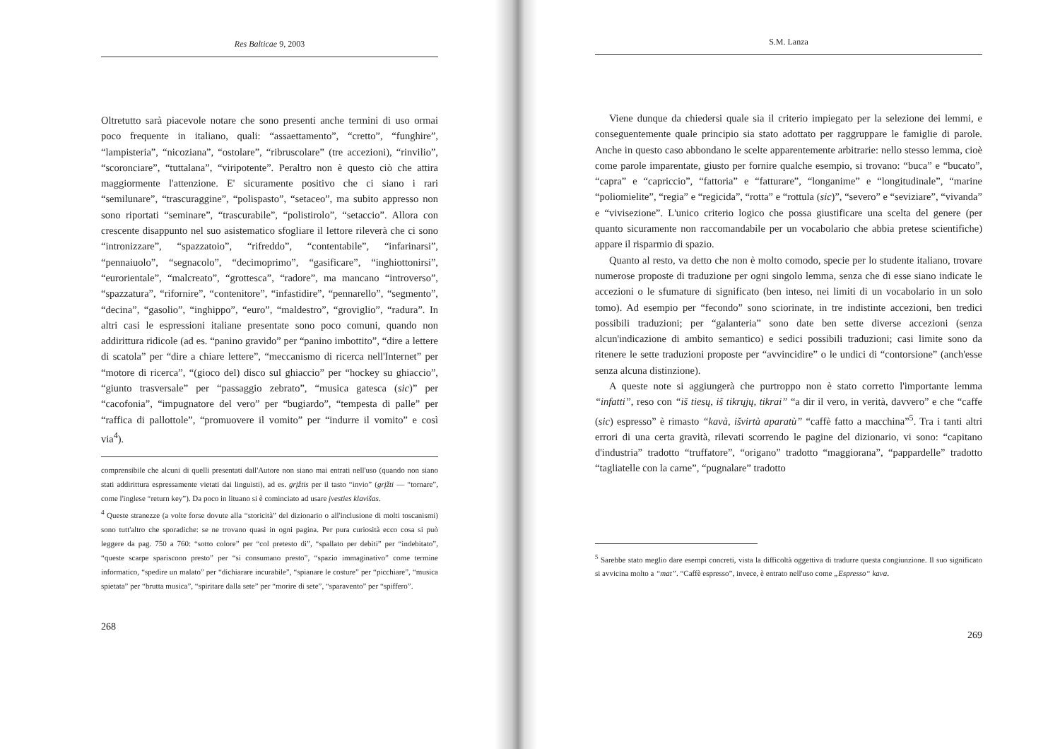Res Balticae 9, 2003
Oltretutto sarà piacevole notare che sono presenti anche termini di uso ormai poco frequente in italiano, quali: “assaettamento”, “cretto”, “funghire”, “lampisteria”, “nicoziana”, “ostolare”, “ribruscolare” (tre accezioni), “rinvilio”, “scoronciare”, “tuttalana”, “viripotente”. Peraltro non è questo ciò che attira maggiormente l'attenzione. E' sicuramente positivo che ci siano i rari “semilunare”, “trascuraggine”, “polispasto”, “setaceo”, ma subito appresso non sono riportati “seminare”, “trascurabile”, “polistirolo”, “setaccio”. Allora con crescente disappunto nel suo asistematico sfogliare il lettore rileverà che ci sono “intronizzare”, “spazzatoio”, “rifreddo”, “contentabile”, “infarinarsi”, “pennaiuolo”, “segnacolo”, “decimoprimo”, “gasificare”, “inghiottonirsi”, “eurorientale”, “malcreato”, “grottesca”, “radore”, ma mancano “introverso”, “spazzatura”, “rifornire”, “contenitore”, “infastidire”, “pennarello”, “segmento”, “decina”, “gasolio”, “inghippo”, “euro”, “maldestro”, “groviglio”, “radura”. In altri casi le espressioni italiane presentate sono poco comuni, quando non addirittura ridicole (ad es. “panino gravido” per “panino imbottito”, “dire a lettere di scatola” per “dire a chiare lettere”, “meccanismo di ricerca nell'Internet” per “motore di ricerca”, “(gioco del) disco sul ghiaccio” per “hockey su ghiaccio”, “giunto trasversale” per “passaggio zebrato”, “musica gatesca (sic)” per “cacofonia”, “impugnatore del vero” per “bugiardo”, “tempesta di palle” per “raffica di pallottole”, “promuovere il vomito” per “indurre il vomito” e così via<sup>4</sup>).
comprensibile che alcuni di quelli presentati dall'Autore non siano mai entrati nell'uso (quando non siano stati addirittura espressamente vietati dai linguisti), ad es. grįžtis per il tasto “invio” (grįžti — “tornare”, come l'inglese “return key”). Da poco in lituano si è cominciato ad usare įvesties klavišas.
<sup>4</sup> Queste stranezze (a volte forse dovute alla “storicità” del dizionario o all'inclusione di molti toscanismi) sono tutt'altro che sporadiche: se ne trovano quasi in ogni pagina. Per pura curiosità ecco cosa si può leggere da pag. 750 a 760: “sotto colore” per “col pretesto di”, “spallato per debiti” per “indebitato”, “queste scarpe spariscono presto” per “si consumano presto”, “spazio immaginativo” come termine informatico, “spedire un malato” per “dichiarare incurabile”, “spianare le costure” per “picchiare”, “musica spietata” per “brutta musica”, “spiritare dalla sete” per “morire di sete”, “sparavento” per “spiffero”.
268
S.M. Lanza
Viene dunque da chiedersi quale sia il criterio impiegato per la selezione dei lemmi, e conseguentemente quale principio sia stato adottato per raggruppare le famiglie di parole. Anche in questo caso abbondano le scelte apparentemente arbitrarie: nello stesso lemma, cioè come parole imparentate, giusto per fornire qualche esempio, si trovano: “buca” e “bucato”, “capra” e “capriccio”, “fattoria” e “fatturare”, “longanime” e “longitudinale”, “marine “poliomielite”, “regia” e “regicida”, “rotta” e “rottula (sic)”, “severo” e “seviziare”, “vivanda” e “vivisezione”. L'unico criterio logico che possa giustificare una scelta del genere (per quanto sicuramente non raccomandabile per un vocabolario che abbia pretese scientifiche) appare il risparmio di spazio.
Quanto al resto, va detto che non è molto comodo, specie per lo studente italiano, trovare numerose proposte di traduzione per ogni singolo lemma, senza che di esse siano indicate le accezioni o le sfumature di significato (ben inteso, nei limiti di un vocabolario in un solo tomo). Ad esempio per “fecondo” sono sciorinate, in tre indistinte accezioni, ben tredici possibili traduzioni; per “galanteria” sono date ben sette diverse accezioni (senza alcun'indicazione di ambito semantico) e sedici possibili traduzioni; casi limite sono da ritenere le sette traduzioni proposte per “avvincidire” o le undici di “contorsione” (anch'esse senza alcuna distinzione).
A queste note si aggiungerà che purtroppo non è stato corretto l'importante lemma “infatti”, reso con “iš tiesų, iš tikrųjų, tikrai” “a dir il vero, in verità, davvero” e che “caffe (sic) espresso” è rimasto “kavà, išvirtà aparatù” “caffè fatto a macchina”<sup>5</sup>. Tra i tanti altri errori di una certa gravità, rilevati scorrendo le pagine del dizionario, vi sono: “capitano d'industria” tradotto “truffatore”, “origano” tradotto “maggiorana”, “pappardelle” tradotto “tagliatelle con la carne”, “pugnalare” tradotto
<sup>5</sup> Sarebbe stato meglio dare esempi concreti, vista la difficoltà oggettiva di tradurre questa congiunzione. Il suo significato si avvicina molto a “mat”. “Caffè espresso”, invece, è entrato nell'uso come „Espresso“ kava.
269